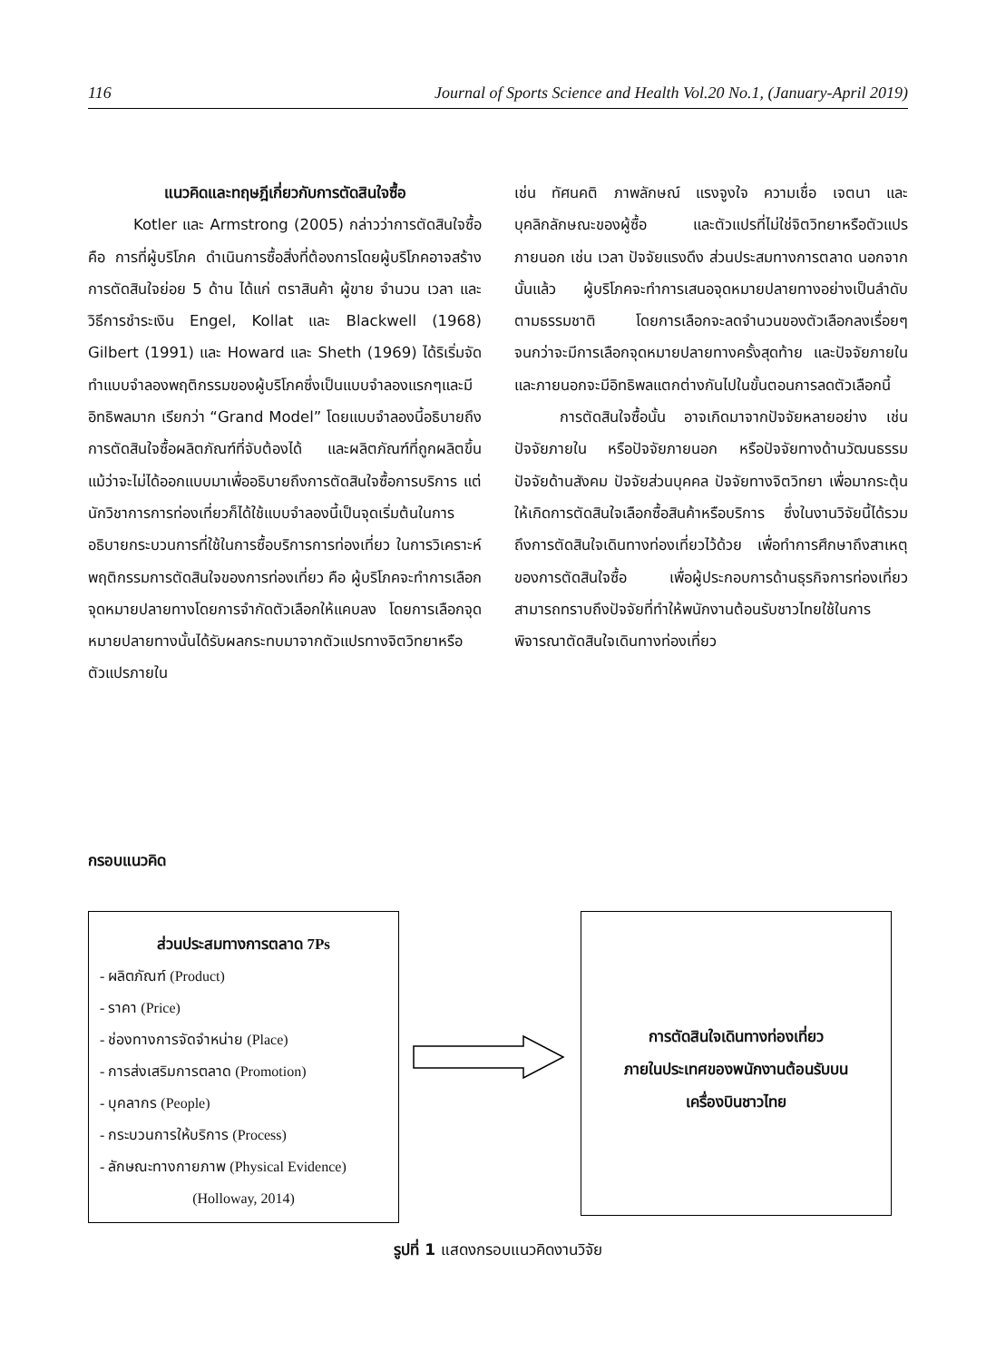116 Journal of Sports Science and Health Vol.20 No.1, (January-April 2019)
แนวคิดและทฤษฎีเกี่ยวกับการตัดสินใจซื้อ
Kotler และ Armstrong (2005) กล่าวว่าการตัดสินใจซื้อคือ การที่ผู้บริโภค ดำเนินการซื้อสิ่งที่ต้องการโดยผู้บริโภคอาจสร้างการตัดสินใจย่อย 5 ด้าน ได้แก่ ตราสินค้า ผู้ขาย จำนวน เวลา และวิธีการชำระเงิน Engel, Kollat และ Blackwell (1968) Gilbert (1991) และ Howard และ Sheth (1969) ได้ริเริ่มจัดทำแบบจำลองพฤติกรรมของผู้บริโภคซึ่งเป็นแบบจำลองแรกๆและมีอิทธิพลมาก เรียกว่า “Grand Model” โดยแบบจำลองนี้อธิบายถึงการตัดสินใจซื้อผลิตภัณฑ์ที่จับต้องได้ และผลิตภัณฑ์ที่ถูกผลิตขึ้น แม้ว่าจะไม่ได้ออกแบบมาเพื่ออธิบายถึงการตัดสินใจซื้อการบริการ แต่นักวิชาการการท่องเที่ยวก็ได้ใช้แบบจำลองนี้เป็นจุดเริ่มต้นในการอธิบายกระบวนการที่ใช้ในการซื้อบริการการท่องเที่ยว ในการวิเคราะห์พฤติกรรมการตัดสินใจของการท่องเที่ยว คือ ผู้บริโภคจะทำการเลือกจุดหมายปลายทางโดยการจำกัดตัวเลือกให้แคบลง โดยการเลือกจุดหมายปลายทางนั้นได้รับผลกระทบมาจากตัวแปรทางจิตวิทยาหรือตัวแปรภายใน
เช่น ทัศนคติ ภาพลักษณ์ แรงจูงใจ ความเชื่อ เจตนา และบุคลิกลักษณะของผู้ซื้อ และตัวแปรที่ไม่ใช่จิตวิทยาหรือตัวแปรภายนอก เช่น เวลา ปัจจัยแรงดึง ส่วนประสมทางการตลาด นอกจากนั้นแล้ว ผู้บริโภคจะทำการเสนอจุดหมายปลายทางอย่างเป็นลำดับตามธรรมชาติ โดยการเลือกจะลดจำนวนของตัวเลือกลงเรื่อยๆ จนกว่าจะมีการเลือกจุดหมายปลายทางครั้งสุดท้าย และปัจจัยภายในและภายนอกจะมีอิทธิพลแตกต่างกันไปในขั้นตอนการลดตัวเลือกนี้
การตัดสินใจซื้อนั้น อาจเกิดมาจากปัจจัยหลายอย่าง เช่น ปัจจัยภายใน หรือปัจจัยภายนอก หรือปัจจัยทางด้านวัฒนธรรม ปัจจัยด้านสังคม ปัจจัยส่วนบุคคล ปัจจัยทางจิตวิทยา เพื่อมากระตุ้นให้เกิดการตัดสินใจเลือกซื้อสินค้าหรือบริการ ซึ่งในงานวิจัยนี้ได้รวมถึงการตัดสินใจเดินทางท่องเที่ยวไว้ด้วย เพื่อทำการศึกษาถึงสาเหตุของการตัดสินใจซื้อ เพื่อผู้ประกอบการด้านธุรกิจการท่องเที่ยว สามารถทราบถึงปัจจัยที่ทำให้พนักงานต้อนรับชาวไทยใช้ในการพิจารณาตัดสินใจเดินทางท่องเที่ยว
กรอบแนวคิด
ส่วนประสมทางการตลาด 7Ps
- ผลิตภัณฑ์ (Product)
- ราคา (Price)
- ช่องทางการจัดจำหน่าย (Place)
- การส่งเสริมการตลาด (Promotion)
- บุคลากร (People)
- กระบวนการให้บริการ (Process)
- ลักษณะทางกายภาพ (Physical Evidence)
(Holloway, 2014)
การตัดสินใจเดินทางท่องเที่ยว
ภายในประเทศของพนักงานต้อนรับบน
เครื่องบินชาวไทย
รูปที่ 1 แสดงกรอบแนวคิดงานวิจัย